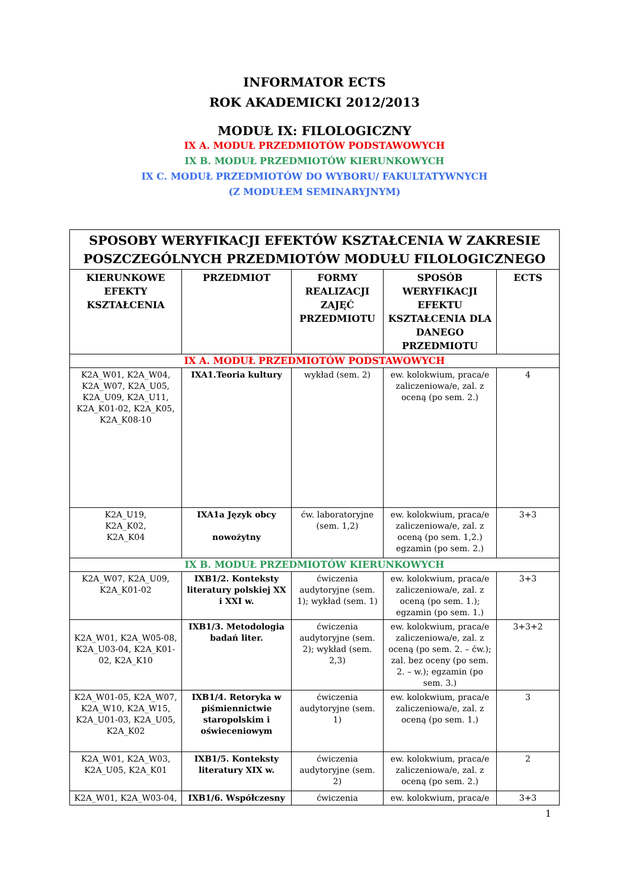INFORMATOR ECTS
ROK AKADEMICKI 2012/2013
MODUŁ IX: FILOLOGICZNY
IX A. MODUŁ PRZEDMIOTÓW PODSTAWOWYCH
IX B. MODUŁ PRZEDMIOTÓW KIERUNKOWYCH
IX C. MODUŁ PRZEDMIOTÓW DO WYBORU/ FAKULTATYWNYCH
(Z MODUŁEM SEMINARYJNYM)
| SPOSOBY WERYFIKACJI EFEKTÓW KSZTAŁCENIA W ZAKRESIE POSZCZEGÓLNYCH PRZEDMIOTÓW MODUŁU FILOLOGICZNEGO | | | | |
| --- | --- | --- | --- | --- |
| KIERUNKOWE EFEKTY KSZTAŁCENIA | PRZEDMIOT | FORMY REALIZACJI ZAJĘĆ PRZEDMIOTU | SPOSÓB WERYFIKACJI EFEKTU KSZTAŁCENIA DLA DANEGO PRZEDMIOTU | ECTS |
| IX A. MODUŁ PRZEDMIOTÓW PODSTAWOWYCH | | | | |
| K2A_W01, K2A_W04, K2A_W07, K2A_U05, K2A_U09, K2A_U11, K2A_K01-02, K2A_K05, K2A_K08-10 | IXA1.Teoria kultury | wykład (sem. 2) | ew. kolokwium, praca/e zaliczeniowa/e, zal. z oceną (po sem. 2.) | 4 |
| K2A_U19, K2A_K02, K2A_K04 | IXA1a Język obcy nowożytny | ćw. laboratoryjne (sem. 1,2) | ew. kolokwium, praca/e zaliczeniowa/e, zal. z oceną (po sem. 1,2.) egzamin (po sem. 2.) | 3+3 |
| IX B. MODUŁ PRZEDMIOTÓW KIERUNKOWYCH | | | | |
| K2A_W07, K2A_U09, K2A_K01-02 | IXB1/2. Konteksty literatury polskiej XX i XXI w. | ćwiczenia audytoryjne (sem. 1); wykład (sem. 1) | ew. kolokwium, praca/e zaliczeniowa/e, zal. z oceną (po sem. 1.); egzamin (po sem. 1.) | 3+3 |
| K2A_W01, K2A_W05-08, K2A_U03-04, K2A_K01-02, K2A_K10 | IXB1/3. Metodologia badań liter. | ćwiczenia audytoryjne (sem. 2); wykład (sem. 2,3) | ew. kolokwium, praca/e zaliczeniowa/e, zal. z oceną (po sem. 2. – ćw.); zal. bez oceny (po sem. 2. – w.); egzamin (po sem. 3.) | 3+3+2 |
| K2A_W01-05, K2A_W07, K2A_W10, K2A_W15, K2A_U01-03, K2A_U05, K2A_K02 | IXB1/4. Retoryka w piśmiennictwie staropolskim i oświeceniowym | ćwiczenia audytoryjne (sem. 1) | ew. kolokwium, praca/e zaliczeniowa/e, zal. z oceną (po sem. 1.) | 3 |
| K2A_W01, K2A_W03, K2A_U05, K2A_K01 | IXB1/5. Konteksty literatury XIX w. | ćwiczenia audytoryjne (sem. 2) | ew. kolokwium, praca/e zaliczeniowa/e, zal. z oceną (po sem. 2.) | 2 |
| K2A_W01, K2A_W03-04, | IXB1/6. Współczesny | ćwiczenia | ew. kolokwium, praca/e | 3+3 |
1